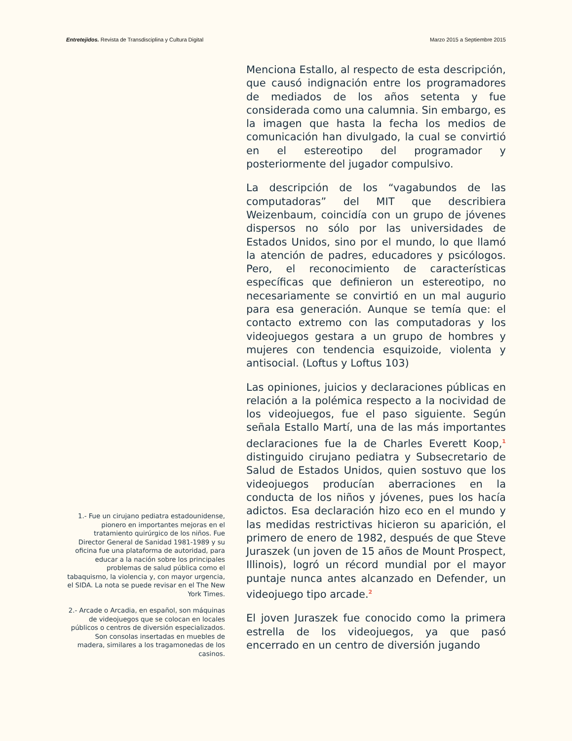Entretejidos. Revista de Transdisciplina y Cultura Digital Marzo 2015 a Septiembre 2015
Menciona Estallo, al respecto de esta descripción, que causó indignación entre los programadores de mediados de los años setenta y fue considerada como una calumnia. Sin embargo, es la imagen que hasta la fecha los medios de comunicación han divulgado, la cual se convirtió en el estereotipo del programador y posteriormente del jugador compulsivo.
La descripción de los “vagabundos de las computadoras” del MIT que describiera Weizenbaum, coincidía con un grupo de jóvenes dispersos no sólo por las universidades de Estados Unidos, sino por el mundo, lo que llamó la atención de padres, educadores y psicólogos. Pero, el reconocimiento de características específicas que definieron un estereotipo, no necesariamente se convirtió en un mal augurio para esa generación. Aunque se temía que: el contacto extremo con las computadoras y los videojuegos gestara a un grupo de hombres y mujeres con tendencia esquizoide, violenta y antisocial. (Loftus y Loftus 103)
Las opiniones, juicios y declaraciones públicas en relación a la polémica respecto a la nocividad de los videojuegos, fue el paso siguiente. Según señala Estallo Martí, una de las más importantes declaraciones fue la de Charles Everett Koop,<sup>1</sup> distinguido cirujano pediatra y Subsecretario de Salud de Estados Unidos, quien sostuvo que los videojuegos producían aberraciones en la conducta de los niños y jóvenes, pues los hacía adictos. Esa declaración hizo eco en el mundo y las medidas restrictivas hicieron su aparición, el primero de enero de 1982, después de que Steve Juraszek (un joven de 15 años de Mount Prospect, Illinois), logró un récord mundial por el mayor puntaje nunca antes alcanzado en Defender, un videojuego tipo arcade.<sup>2</sup>
El joven Juraszek fue conocido como la primera estrella de los videojuegos, ya que pasó encerrado en un centro de diversión jugando
1.- Fue un cirujano pediatra estadounidense, pionero en importantes mejoras en el tratamiento quirúrgico de los niños. Fue Director General de Sanidad 1981-1989 y su oficina fue una plataforma de autoridad, para educar a la nación sobre los principales problemas de salud pública como el tabaquismo, la violencia y, con mayor urgencia, el SIDA. La nota se puede revisar en el The New York Times.
2.- Arcade o Arcadia, en español, son máquinas de videojuegos que se colocan en locales públicos o centros de diversión especializados. Son consolas insertadas en muebles de madera, similares a los tragamonedas de los casinos.